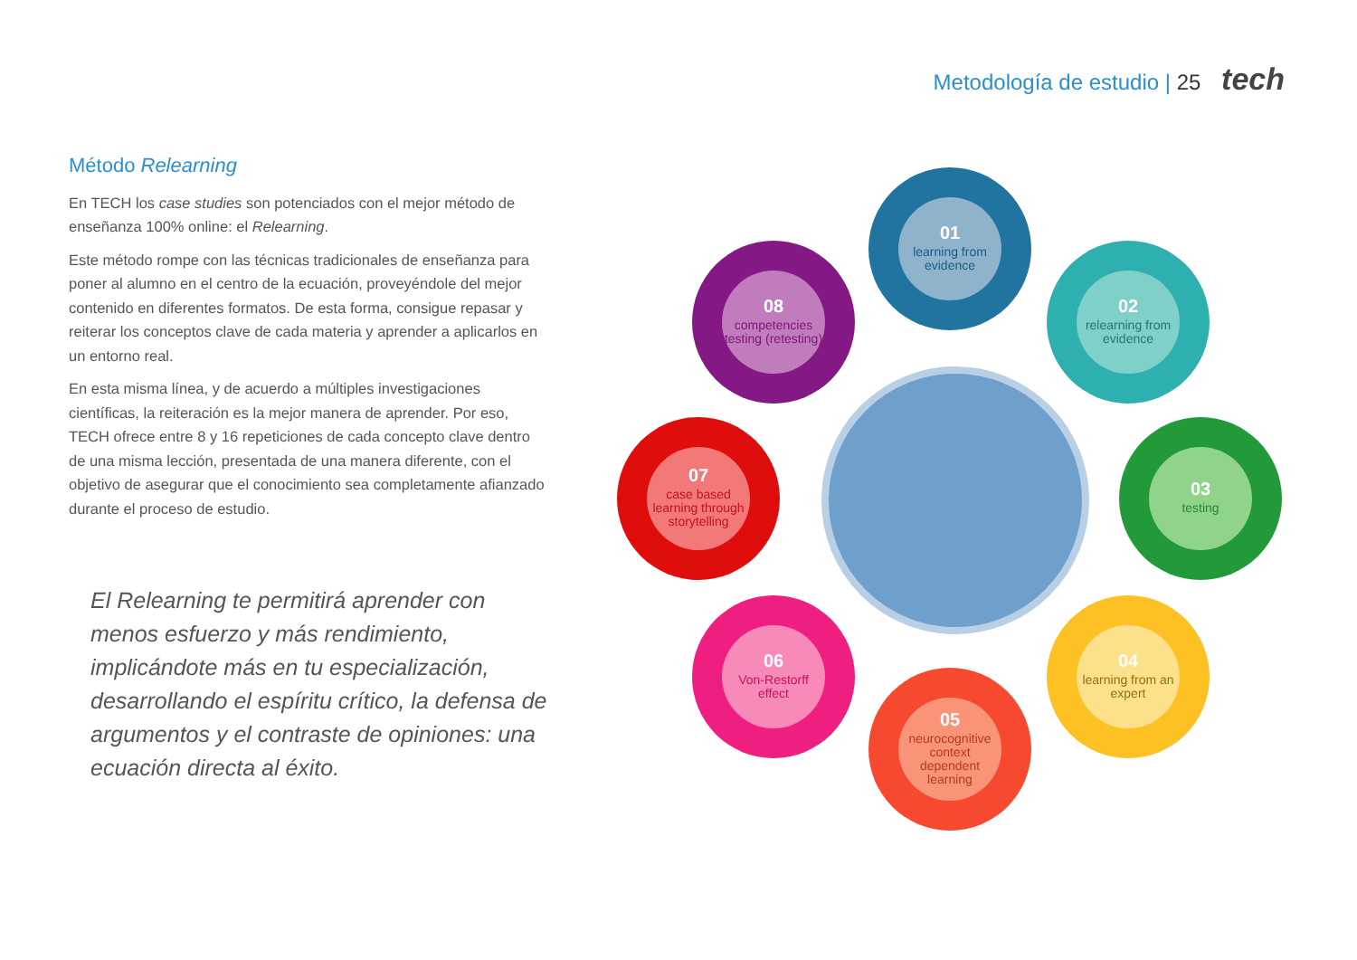Metodología de estudio | 25 tech
Método Relearning
En TECH los case studies son potenciados con el mejor método de enseñanza 100% online: el Relearning.
Este método rompe con las técnicas tradicionales de enseñanza para poner al alumno en el centro de la ecuación, proveyéndole del mejor contenido en diferentes formatos. De esta forma, consigue repasar y reiterar los conceptos clave de cada materia y aprender a aplicarlos en un entorno real.
En esta misma línea, y de acuerdo a múltiples investigaciones científicas, la reiteración es la mejor manera de aprender. Por eso, TECH ofrece entre 8 y 16 repeticiones de cada concepto clave dentro de una misma lección, presentada de una manera diferente, con el objetivo de asegurar que el conocimiento sea completamente afianzado durante el proceso de estudio.
El Relearning te permitirá aprender con menos esfuerzo y más rendimiento, implicándote más en tu especialización, desarrollando el espíritu crítico, la defensa de argumentos y el contraste de opiniones: una ecuación directa al éxito.
01
learning from evidence
02
relearning from evidence
03
testing
04
learning from an expert
05
neurocognitive context dependent learning
06
Von-Restorff effect
07
case based learning through storytelling
08
competencies testing (retesting)